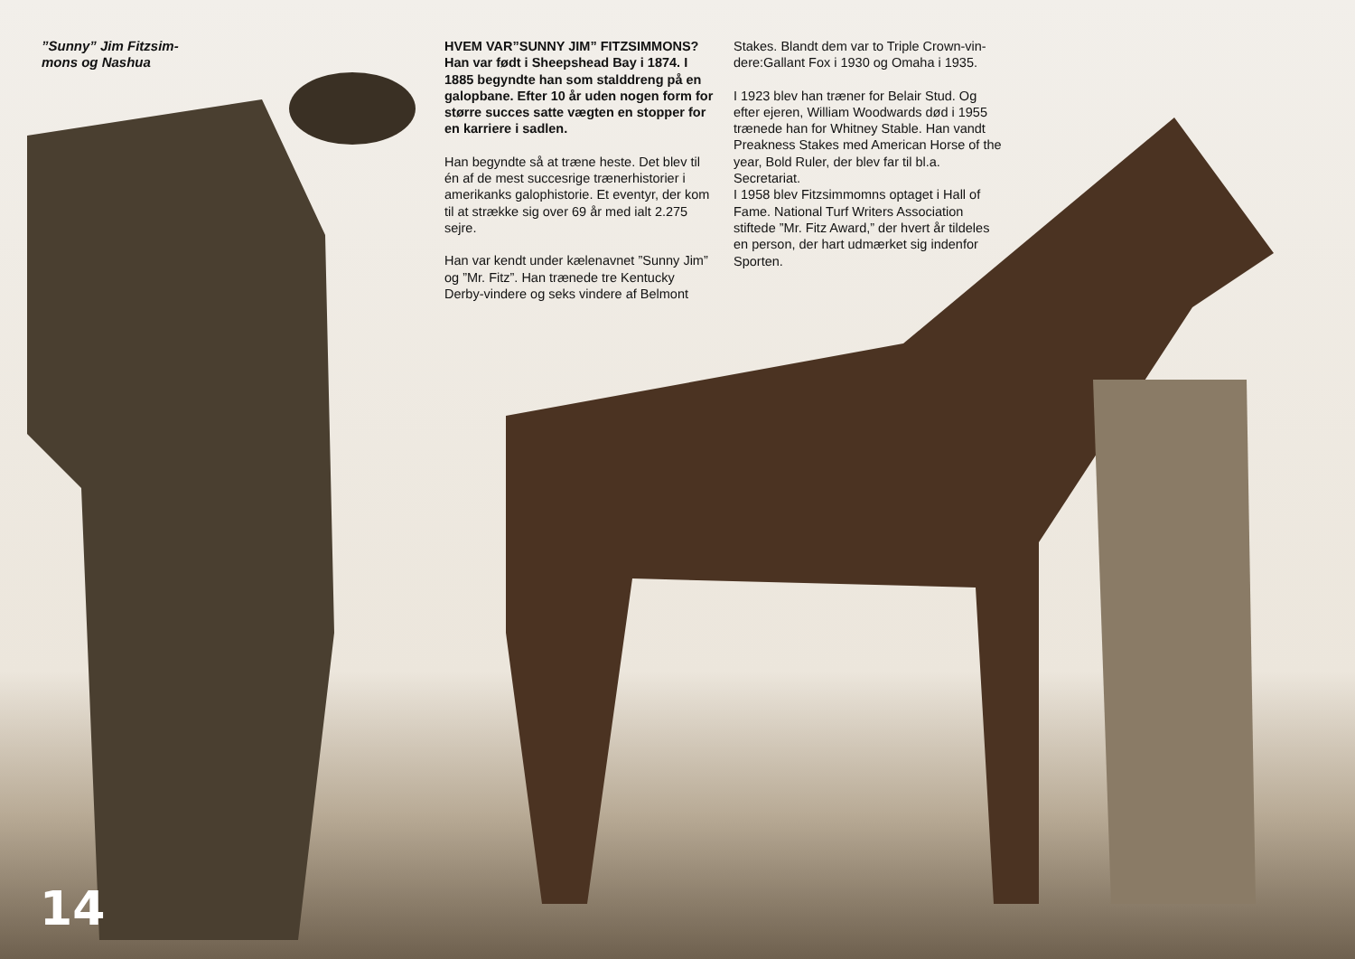”Sunny” Jim Fitzsim-
mons og Nashua
HVEM VAR”SUNNY JIM” FITZSIMMONS? Han var født i Sheepshead Bay i 1874. I 1885 begyndte han som stalddreng på en galopbane. Efter 10 år uden nogen form for større succes satte vægten en stopper for en karriere i sadlen.
Han begyndte så at træne heste. Det blev til én af de mest succesrige trænerhistorier i amerikanks galophistorie. Et eventyr, der kom til at strække sig over 69 år med ialt 2.275 sejre.
Han var kendt under kælenavnet ”Sunny Jim” og ”Mr. Fitz”. Han trænede tre Kentucky Derby-vindere og seks vindere af Belmont
Stakes. Blandt dem var to Triple Crown-vin-dere:Gallant Fox i 1930 og Omaha i 1935.
I 1923 blev han træner for Belair Stud. Og efter ejeren, William Woodwards død i 1955 trænede han for Whitney Stable. Han vandt Preakness Stakes med American Horse of the year, Bold Ruler, der blev far til bl.a. Secretariat.
I 1958 blev Fitzsimmomns optaget i Hall of Fame. National Turf Writers Association stiftede ”Mr. Fitz Award,” der hvert år tildeles en person, der hart udmærket sig indenfor Sporten.
14